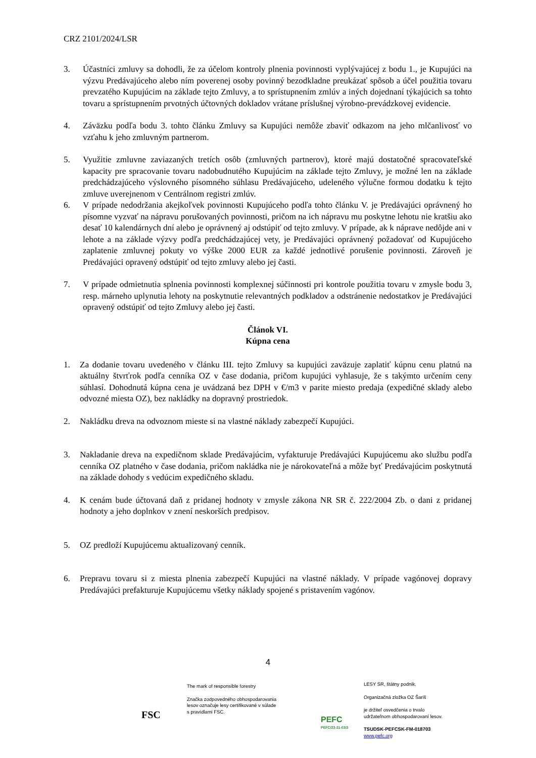CRZ 2101/2024/LSR
3. Účastníci zmluvy sa dohodli, že za účelom kontroly plnenia povinnosti vyplývajúcej z bodu 1., je Kupujúci na výzvu Predávajúceho alebo ním poverenej osoby povinný bezodkladne preukázať spôsob a účel použitia tovaru prevzatého Kupujúcim na základe tejto Zmluvy, a to sprístupnením zmlúv a iných dojednaní týkajúcich sa tohto tovaru a sprístupnením prvotných účtovných dokladov vrátane príslušnej výrobno-prevádzkovej evidencie.
4. Záväzku podľa bodu 3. tohto článku Zmluvy sa Kupujúci nemôže zbaviť odkazom na jeho mlčanlivosť vo vzťahu k jeho zmluvným partnerom.
5. Využitie zmluvne zaviazaných tretích osôb (zmluvných partnerov), ktoré majú dostatočné spracovateľské kapacity pre spracovanie tovaru nadobudnutého Kupujúcim na základe tejto Zmluvy, je možné len na základe predchádzajúceho výslovného písomného súhlasu Predávajúceho, udeleného výlučne formou dodatku k tejto zmluve uverejnenom v Centrálnom registri zmlúv.
6. V prípade nedodržania akejkoľvek povinnosti Kupujúceho podľa tohto článku V. je Predávajúci oprávnený ho písomne vyzvať na nápravu porušovaných povinnosti, pričom na ich nápravu mu poskytne lehotu nie kratšiu ako desať 10 kalendárnych dní alebo je oprávnený aj odstúpiť od tejto zmluvy. V prípade, ak k náprave nedôjde ani v lehote a na základe výzvy podľa predchádzajúcej vety, je Predávajúci oprávnený požadovať od Kupujúceho zaplatenie zmluvnej pokuty vo výške 2000 EUR za každé jednotlivé porušenie povinnosti. Zároveň je Predávajúci opravený odstúpiť od tejto zmluvy alebo jej časti.
7. V prípade odmietnutia splnenia povinnosti komplexnej súčinnosti pri kontrole použitia tovaru v zmysle bodu 3, resp. márneho uplynutia lehoty na poskytnutie relevantných podkladov a odstránenie nedostatkov je Predávajúci opravený odstúpiť od tejto Zmluvy alebo jej časti.
Článok VI.
Kúpna cena
1. Za dodanie tovaru uvedeného v článku III. tejto Zmluvy sa kupujúci zaväzuje zaplatiť kúpnu cenu platnú na aktuálny štvrťrok podľa cenníka OZ v čase dodania, pričom kupujúci vyhlasuje, že s takýmto určením ceny súhlasí. Dohodnutá kúpna cena je uvádzaná bez DPH v €/m3 v parite miesto predaja (expedičné sklady alebo odvozné miesta OZ), bez nakládky na dopravný prostriedok.
2. Nakládku dreva na odvoznom mieste si na vlastné náklady zabezpečí Kupujúci.
3. Nakladanie dreva na expedičnom sklade Predávajúcim, vyfakturuje Predávajúci Kupujúcemu ako službu podľa cenníka OZ platného v čase dodania, pričom nakládka nie je nárokovateľná a môže byť Predávajúcim poskytnutá na základe dohody s vedúcim expedičného skladu.
4. K cenám bude účtovaná daň z pridanej hodnoty v zmysle zákona NR SR č. 222/2004 Zb. o dani z pridanej hodnoty a jeho doplnkov v znení neskorších predpisov.
5. OZ predloží Kupujúcemu aktualizovaný cenník.
6. Prepravu tovaru si z miesta plnenia zabezpečí Kupujúci na vlastné náklady. V prípade vagónovej dopravy Predávajúci prefakturuje Kupujúcemu všetky náklady spojené s pristavením vagónov.
4
FSC
The mark of responsible forestry
Značka zodpovedného obhospodarovania
lesov označuje lesy certifikované v súlade
s pravidlami FSC.
PEFC
PEFC/23-21-03/3
LESY SR, štátny podnik.
Organizačná zložka OZ Šariš
je držiteľ osvedčenia o trvalo
udržateľnom obhospodarovaní lesov.
TSUDSK-PEFCSK-FM-018703
www.pefc.org